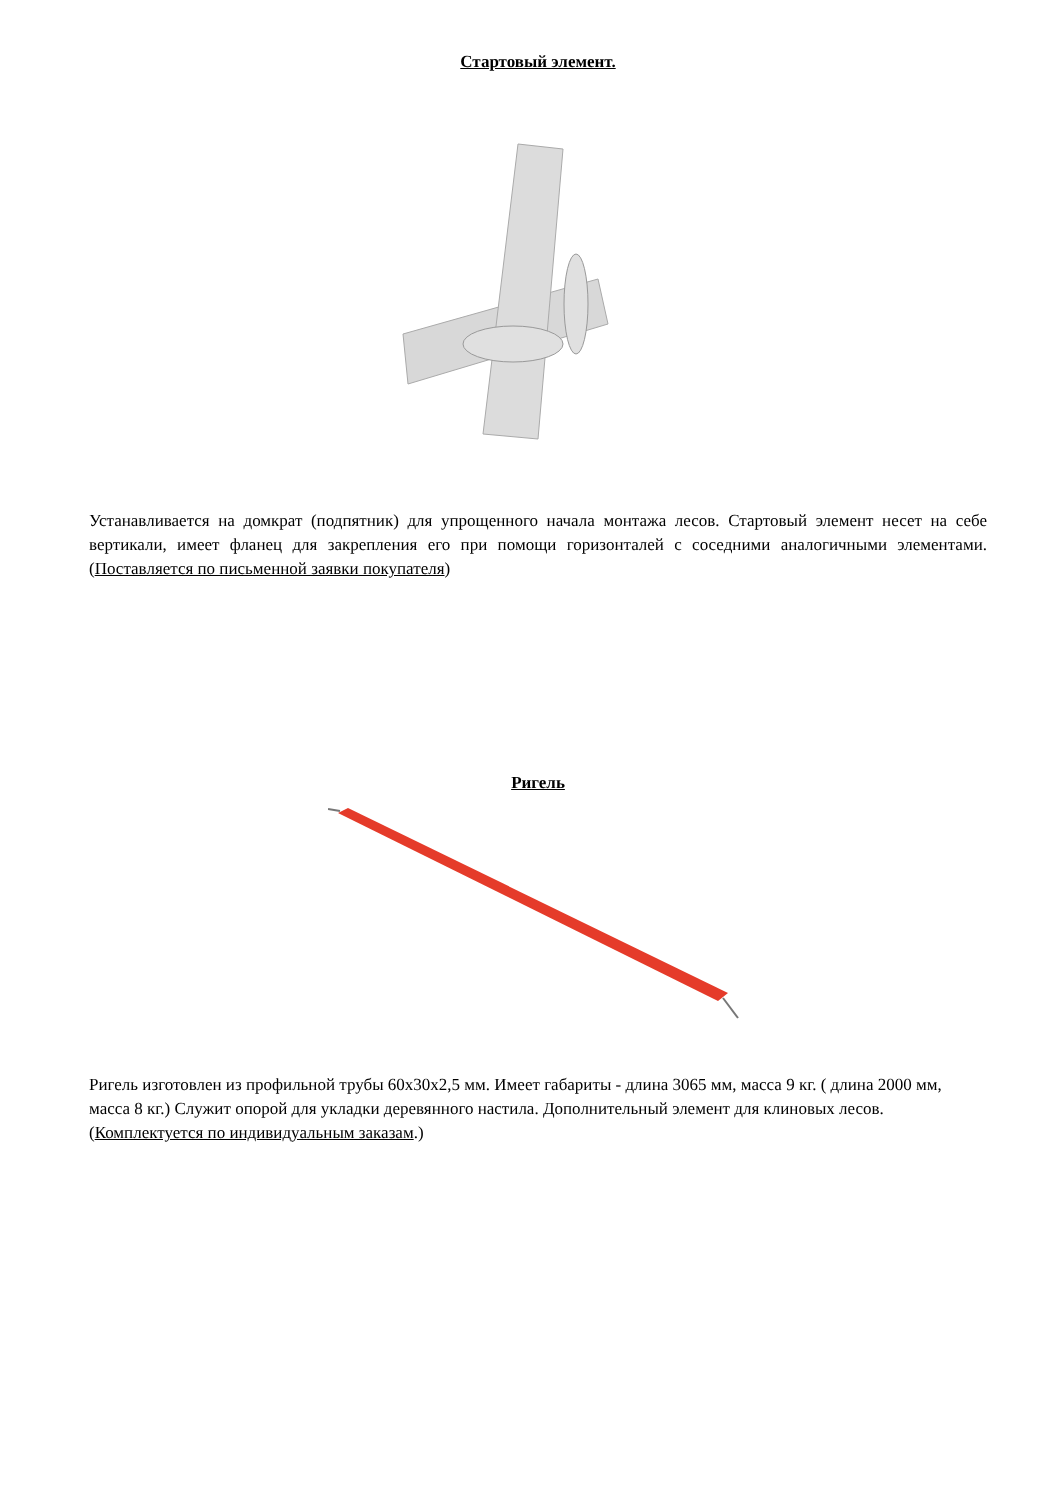Стартовый элемент.
Устанавливается на домкрат (подпятник) для упрощенного начала монтажа лесов. Стартовый элемент несет на себе вертикали, имеет фланец для закрепления его при помощи горизонталей с соседними аналогичными элементами. (Поставляется по письменной заявки покупателя)
Ригель
Ригель изготовлен из профильной трубы 60х30х2,5 мм. Имеет габариты - длина 3065 мм, масса 9 кг. ( длина 2000 мм, масса 8 кг.) Служит опорой для укладки деревянного настила. Дополнительный элемент для клиновых лесов. (Комплектуется по индивидуальным заказам.)